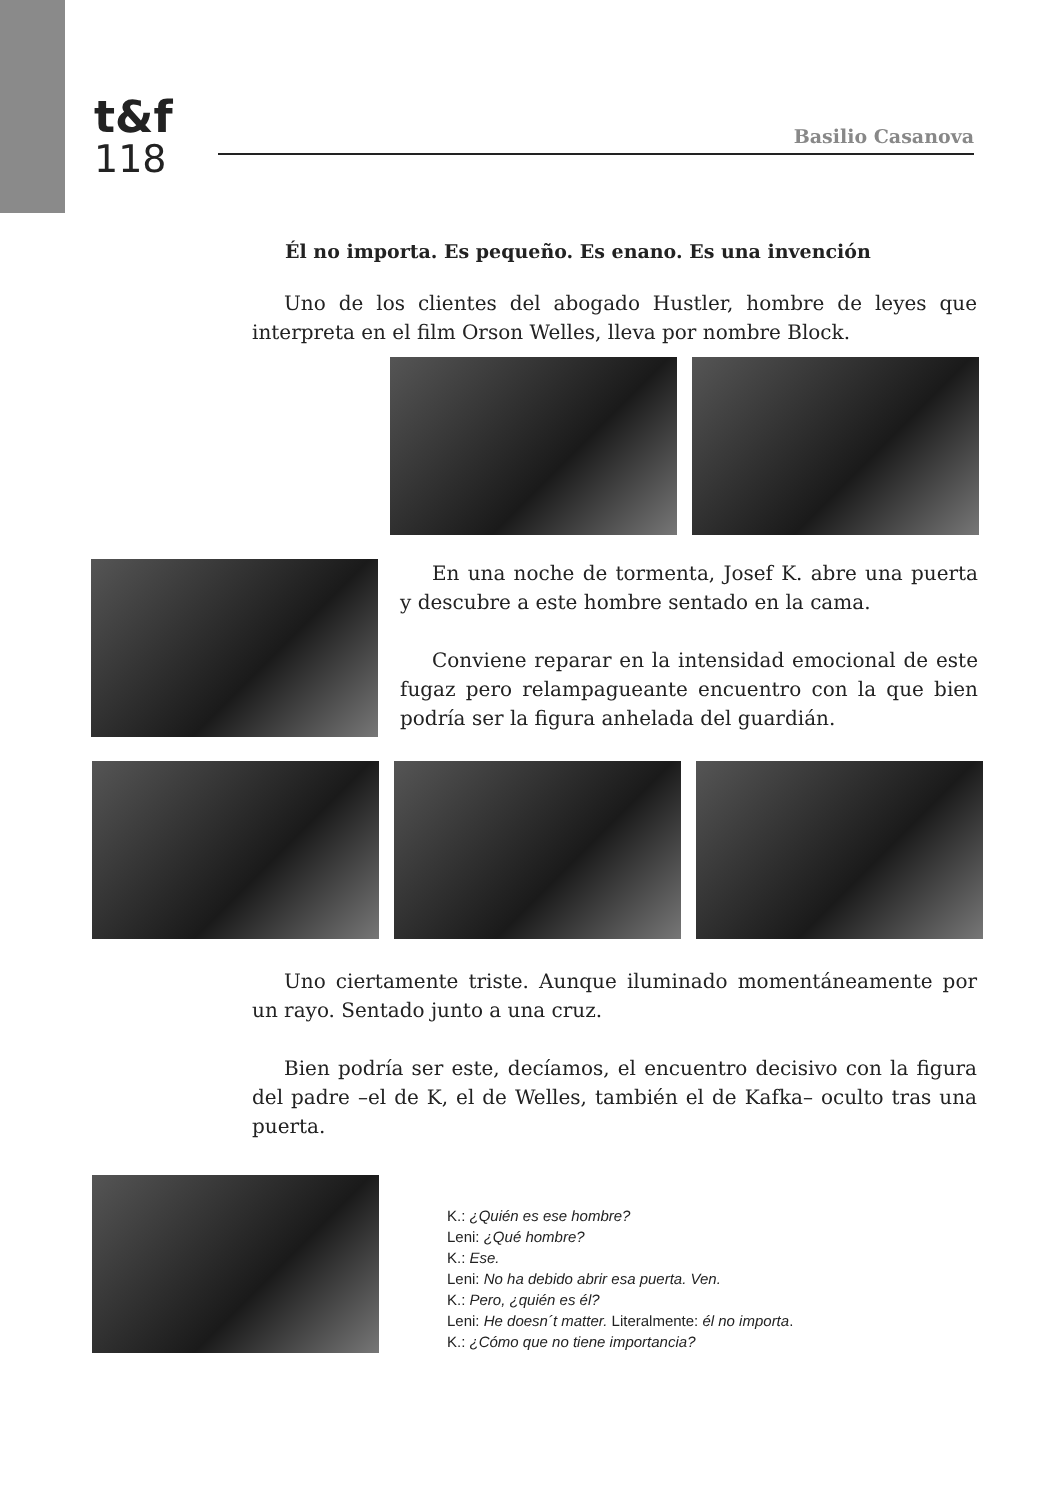t&f
118
Basilio Casanova
Él no importa. Es pequeño. Es enano. Es una invención
Uno de los clientes del abogado Hustler, hombre de leyes que interpreta en el film Orson Welles, lleva por nombre Block.
En una noche de tormenta, Josef K. abre una puerta y descubre a este hombre sentado en la cama.
Conviene reparar en la intensidad emocional de este fugaz pero relampagueante encuentro con la que bien podría ser la figura anhelada del guardián.
Uno ciertamente triste. Aunque iluminado momentáneamente por un rayo. Sentado junto a una cruz.
Bien podría ser este, decíamos, el encuentro decisivo con la figura del padre –el de K, el de Welles, también el de Kafka– oculto tras una puerta.
K.: ¿Quién es ese hombre?
Leni: ¿Qué hombre?
K.: Ese.
Leni: No ha debido abrir esa puerta. Ven.
K.: Pero, ¿quién es él?
Leni: He doesn´t matter. Literalmente: él no importa.
K.: ¿Cómo que no tiene importancia?